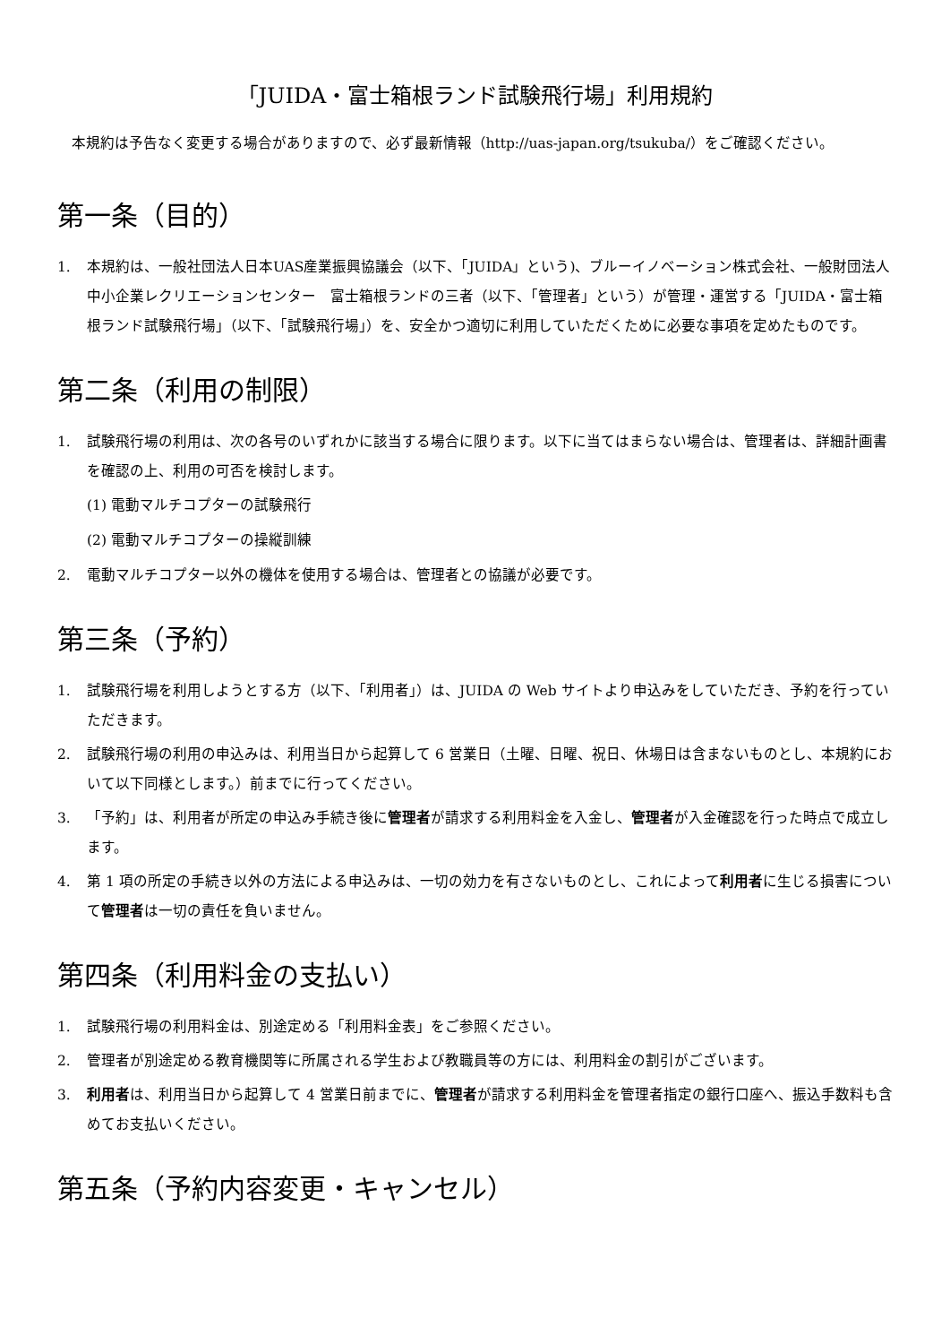「JUIDA・富士箱根ランド試験飛行場」利用規約
本規約は予告なく変更する場合がありますので、必ず最新情報（http://uas-japan.org/tsukuba/）をご確認ください。
第一条（目的）
1. 本規約は、一般社団法人日本UAS産業振興協議会（以下、「JUIDA」という)、ブルーイノベーション株式会社、一般財団法人　中小企業レクリエーションセンター　富士箱根ランドの三者（以下、「管理者」という）が管理・運営する「JUIDA・富士箱根ランド試験飛行場」（以下、「試験飛行場」）を、安全かつ適切に利用していただくために必要な事項を定めたものです。
第二条（利用の制限）
1. 試験飛行場の利用は、次の各号のいずれかに該当する場合に限ります。以下に当てはまらない場合は、管理者は、詳細計画書を確認の上、利用の可否を検討します。
(1) 電動マルチコプターの試験飛行
(2) 電動マルチコプターの操縦訓練
2. 電動マルチコプター以外の機体を使用する場合は、管理者との協議が必要です。
第三条（予約）
1. 試験飛行場を利用しようとする方（以下、「利用者」）は、JUIDA の Web サイトより申込みをしていただき、予約を行っていただきます。
2. 試験飛行場の利用の申込みは、利用当日から起算して 6 営業日（土曜、日曜、祝日、休場日は含まないものとし、本規約において以下同様とします。）前までに行ってください。
3. 「予約」は、利用者が所定の申込み手続き後に管理者が請求する利用料金を入金し、管理者が入金確認を行った時点で成立します。
4. 第 1 項の所定の手続き以外の方法による申込みは、一切の効力を有さないものとし、これによって利用者に生じる損害について管理者は一切の責任を負いません。
第四条（利用料金の支払い）
1. 試験飛行場の利用料金は、別途定める「利用料金表」をご参照ください。
2. 管理者が別途定める教育機関等に所属される学生および教職員等の方には、利用料金の割引がございます。
3. 利用者は、利用当日から起算して 4 営業日前までに、管理者が請求する利用料金を管理者指定の銀行口座へ、振込手数料も含めてお支払いください。
第五条（予約内容変更・キャンセル）